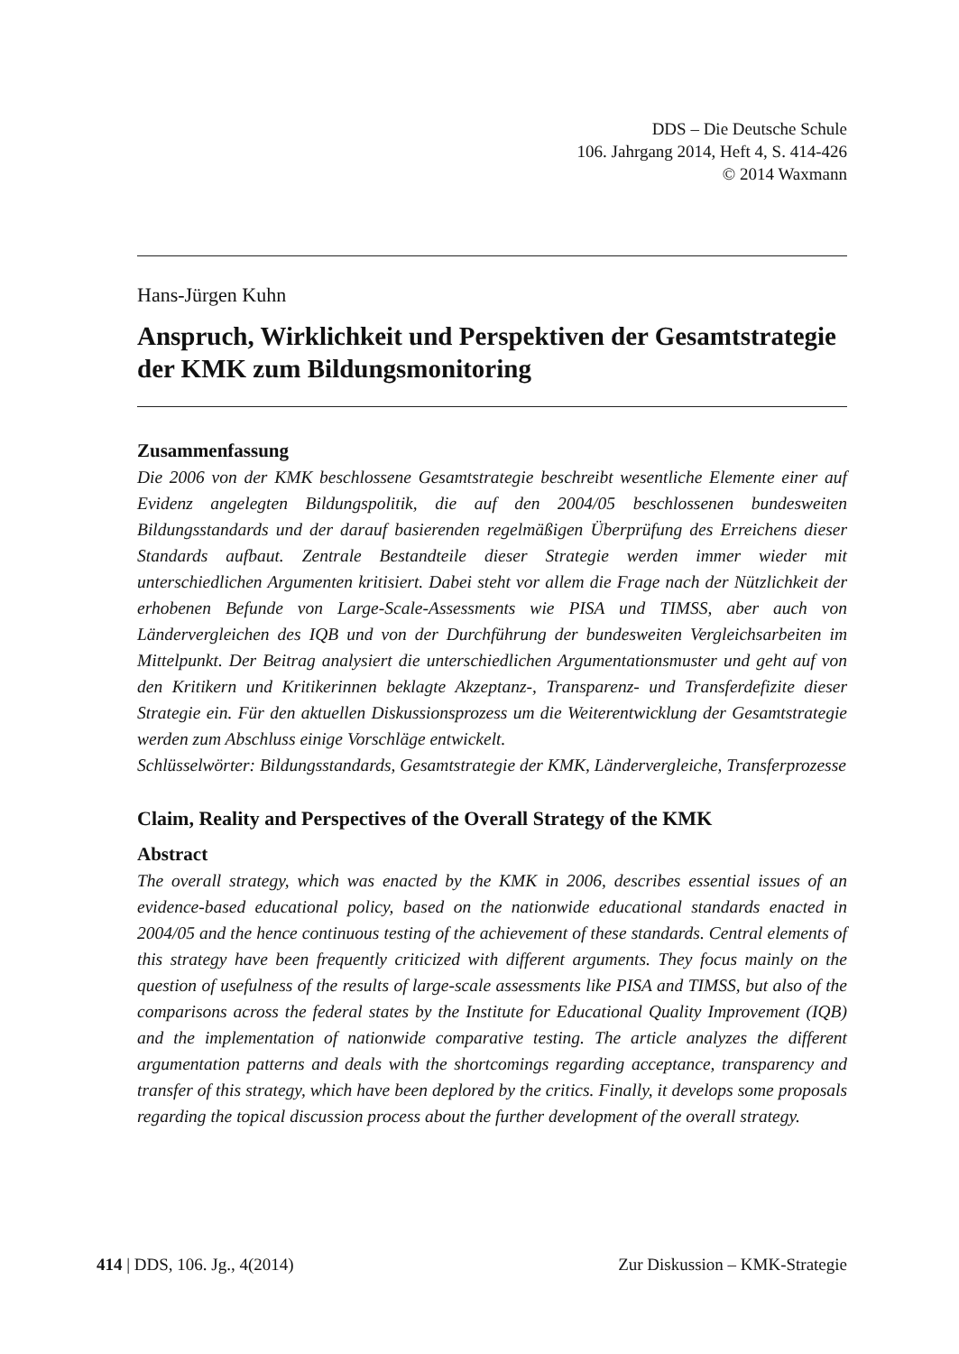DDS – Die Deutsche Schule
106. Jahrgang 2014, Heft 4, S. 414-426
© 2014 Waxmann
Hans-Jürgen Kuhn
Anspruch, Wirklichkeit und Perspektiven der Gesamtstrategie der KMK zum Bildungsmonitoring
Zusammenfassung
Die 2006 von der KMK beschlossene Gesamtstrategie beschreibt wesentliche Elemente einer auf Evidenz angelegten Bildungspolitik, die auf den 2004/05 beschlossenen bundesweiten Bildungsstandards und der darauf basierenden regelmäßigen Überprüfung des Erreichens dieser Standards aufbaut. Zentrale Bestandteile dieser Strategie werden immer wieder mit unterschiedlichen Argumenten kritisiert. Dabei steht vor allem die Frage nach der Nützlichkeit der erhobenen Befunde von Large-Scale-Assessments wie PISA und TIMSS, aber auch von Ländervergleichen des IQB und von der Durchführung der bundesweiten Vergleichsarbeiten im Mittelpunkt. Der Beitrag analysiert die unterschiedlichen Argumentationsmuster und geht auf von den Kritikern und Kritikerinnen beklagte Akzeptanz-, Transparenz- und Transferdefizite dieser Strategie ein. Für den aktuellen Diskussionsprozess um die Weiterentwicklung der Gesamtstrategie werden zum Abschluss einige Vorschläge entwickelt.
Schlüsselwörter: Bildungsstandards, Gesamtstrategie der KMK, Ländervergleiche, Transferprozesse
Claim, Reality and Perspectives of the Overall Strategy of the KMK
Abstract
The overall strategy, which was enacted by the KMK in 2006, describes essential issues of an evidence-based educational policy, based on the nationwide educational standards enacted in 2004/05 and the hence continuous testing of the achievement of these standards. Central elements of this strategy have been frequently criticized with different arguments. They focus mainly on the question of usefulness of the results of large-scale assessments like PISA and TIMSS, but also of the comparisons across the federal states by the Institute for Educational Quality Improvement (IQB) and the implementation of nationwide comparative testing. The article analyzes the different argumentation patterns and deals with the shortcomings regarding acceptance, transparency and transfer of this strategy, which have been deplored by the critics. Finally, it develops some proposals regarding the topical discussion process about the further development of the overall strategy.
414 | DDS, 106. Jg., 4(2014) Zur Diskussion – KMK-Strategie